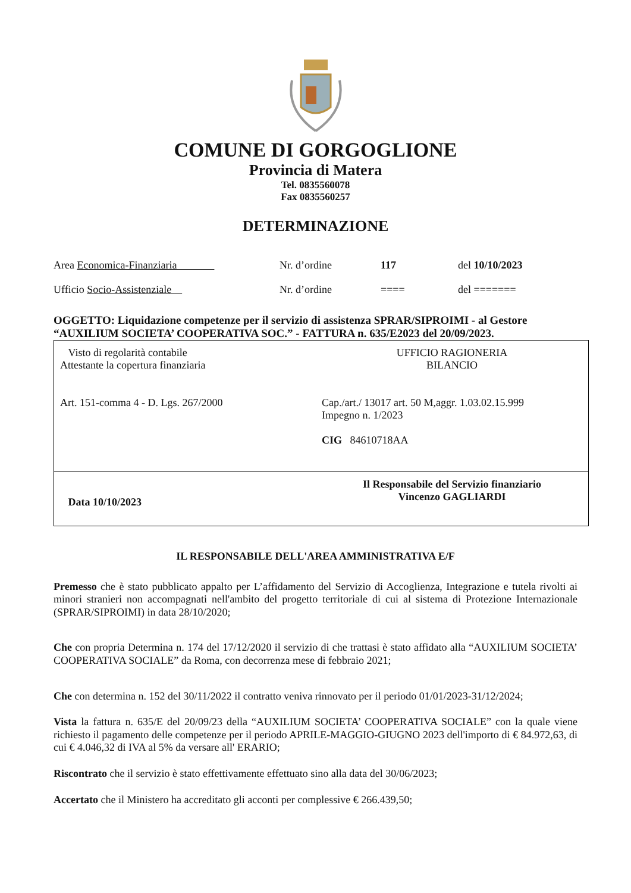COMUNE DI GORGOGLIONE
Provincia di Matera
Tel. 0835560078
Fax 0835560257
DETERMINAZIONE
Area Economica-Finanziaria Nr. d’ordine 117 del 10/10/2023
Ufficio Socio-Assistenziale Nr. d’ordine ==== del =======
OGGETTO: Liquidazione competenze per il servizio di assistenza SPRAR/SIPROIMI - al Gestore “AUXILIUM SOCIETA’ COOPERATIVA SOC.” - FATTURA n. 635/E2023 del 20/09/2023.
| Visto di regolarità contabile Attestante la copertura finanziaria Art. 151-comma 4 - D. Lgs. 267/2000 | UFFICIO RAGIONERIA BILANCIO Cap./art./ 13017 art. 50 M,aggr. 1.03.02.15.999 Impegno n. 1/2023 CIG 84610718AA |
| Data 10/10/2023 | Il Responsabile del Servizio finanziario Vincenzo GAGLIARDI |
IL RESPONSABILE DELL'AREA AMMINISTRATIVA E/F
Premesso che è stato pubblicato appalto per L’affidamento del Servizio di Accoglienza, Integrazione e tutela rivolti ai minori stranieri non accompagnati nell'ambito del progetto territoriale di cui al sistema di Protezione Internazionale (SPRAR/SIPROIMI) in data 28/10/2020;
Che con propria Determina n. 174 del 17/12/2020 il servizio di che trattasi è stato affidato alla “AUXILIUM SOCIETA’ COOPERATIVA SOCIALE” da Roma, con decorrenza mese di febbraio 2021;
Che con determina n. 152 del 30/11/2022 il contratto veniva rinnovato per il periodo 01/01/2023-31/12/2024;
Vista la fattura n. 635/E del 20/09/23 della “AUXILIUM SOCIETA’ COOPERATIVA SOCIALE” con la quale viene richiesto il pagamento delle competenze per il periodo APRILE-MAGGIO-GIUGNO 2023 dell'importo di € 84.972,63, di cui € 4.046,32 di IVA al 5% da versare all' ERARIO;
Riscontrato che il servizio è stato effettivamente effettuato sino alla data del 30/06/2023;
Accertato che il Ministero ha accreditato gli acconti per complessive € 266.439,50;